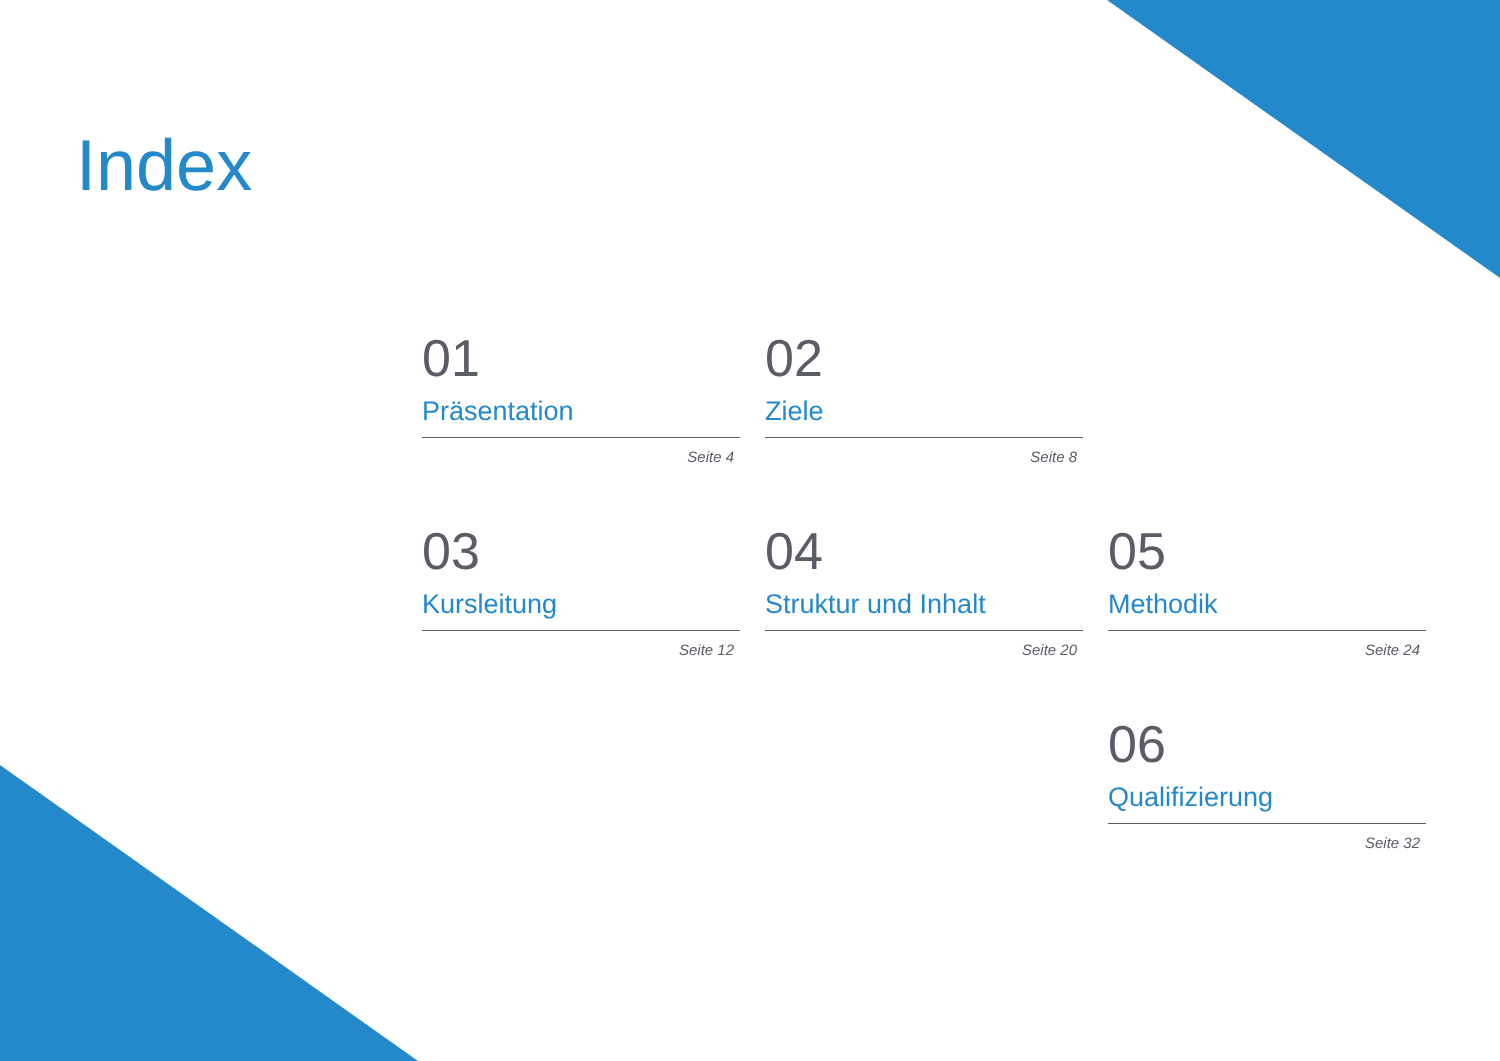Index
01
Präsentation
Seite 4
02
Ziele
Seite 8
03
Kursleitung
Seite 12
04
Struktur und Inhalt
Seite 20
05
Methodik
Seite 24
06
Qualifizierung
Seite 32